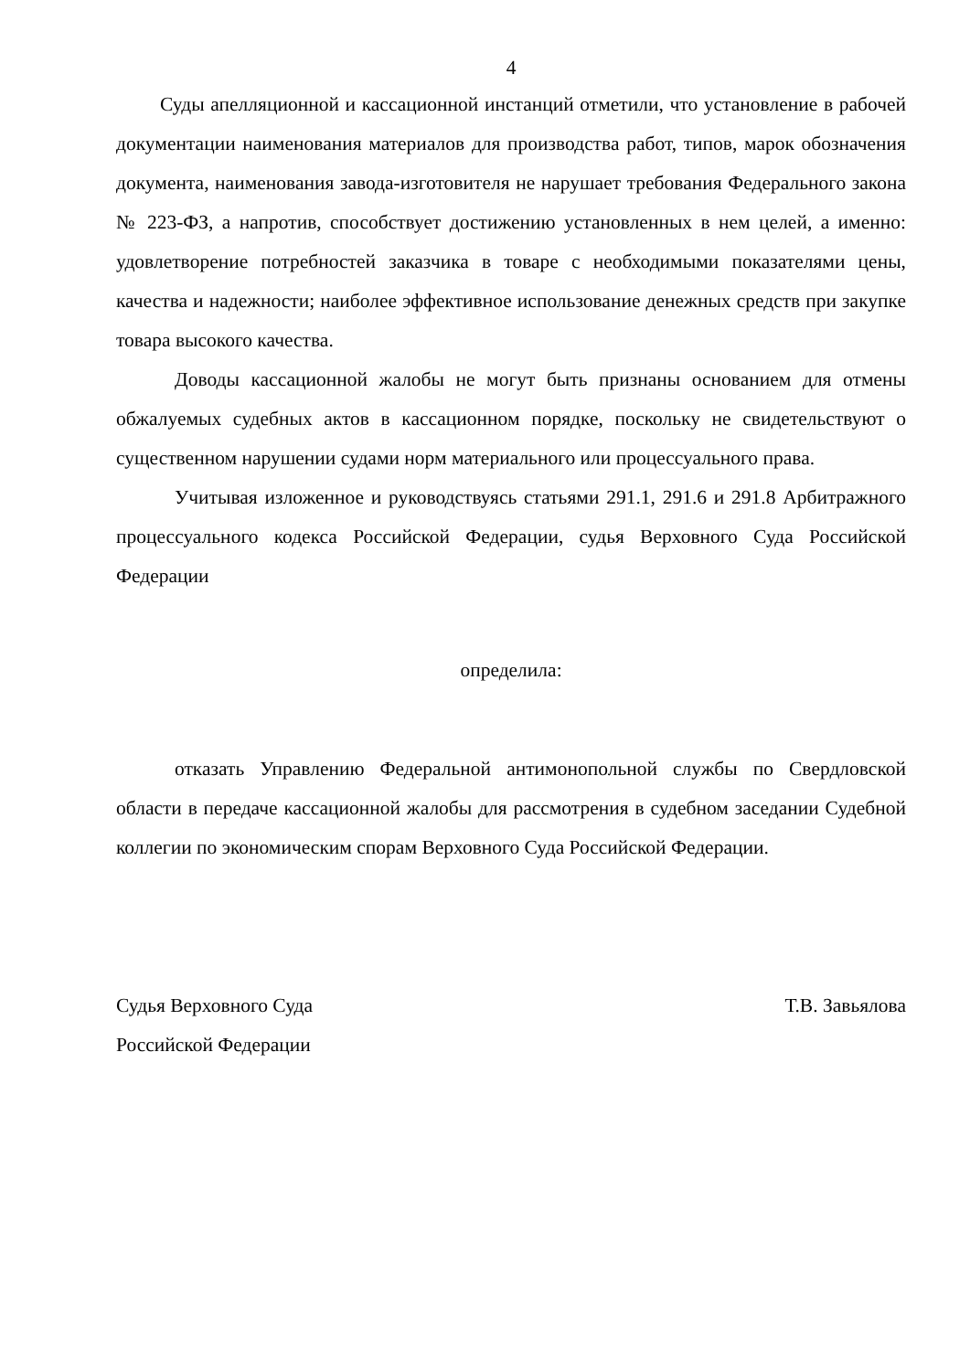4
Суды апелляционной и кассационной инстанций отметили, что установление в рабочей документации наименования материалов для производства работ, типов, марок обозначения документа, наименования завода-изготовителя не нарушает требования Федерального закона № 223-ФЗ, а напротив, способствует достижению установленных в нем целей, а именно: удовлетворение потребностей заказчика в товаре с необходимыми показателями цены, качества и надежности; наиболее эффективное использование денежных средств при закупке товара высокого качества.
Доводы кассационной жалобы не могут быть признаны основанием для отмены обжалуемых судебных актов в кассационном порядке, поскольку не свидетельствуют о существенном нарушении судами норм материального или процессуального права.
Учитывая изложенное и руководствуясь статьями 291.1, 291.6 и 291.8 Арбитражного процессуального кодекса Российской Федерации, судья Верховного Суда Российской Федерации
определила:
отказать Управлению Федеральной антимонопольной службы по Свердловской области в передаче кассационной жалобы для рассмотрения в судебном заседании Судебной коллегии по экономическим спорам Верховного Суда Российской Федерации.
Судья Верховного Суда
Российской Федерации
Т.В. Завьялова